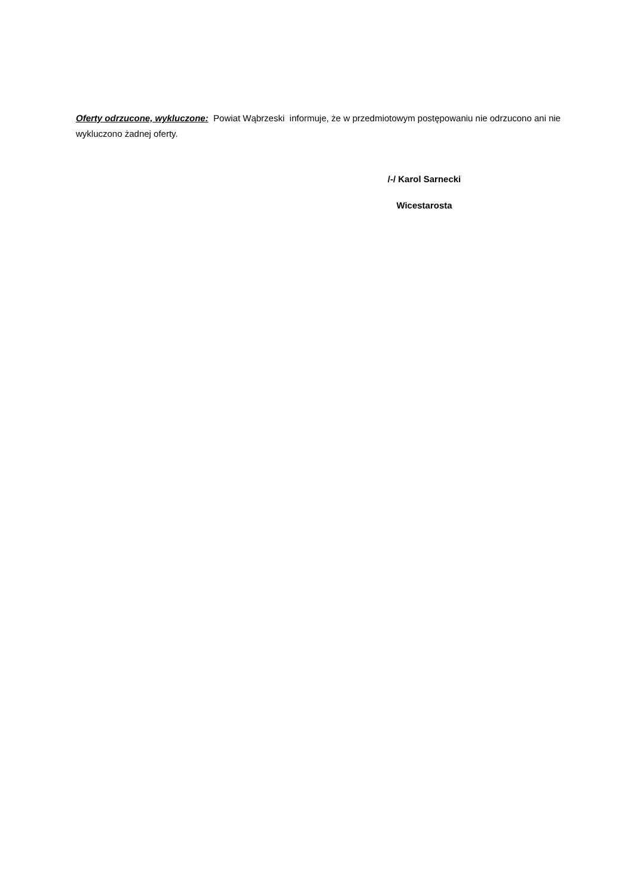Oferty odrzucone, wykluczone: Powiat Wąbrzeski informuje, że w przedmiotowym postępowaniu nie odrzucono ani nie wykluczono żadnej oferty.
/-/ Karol Sarnecki
Wicestarosta